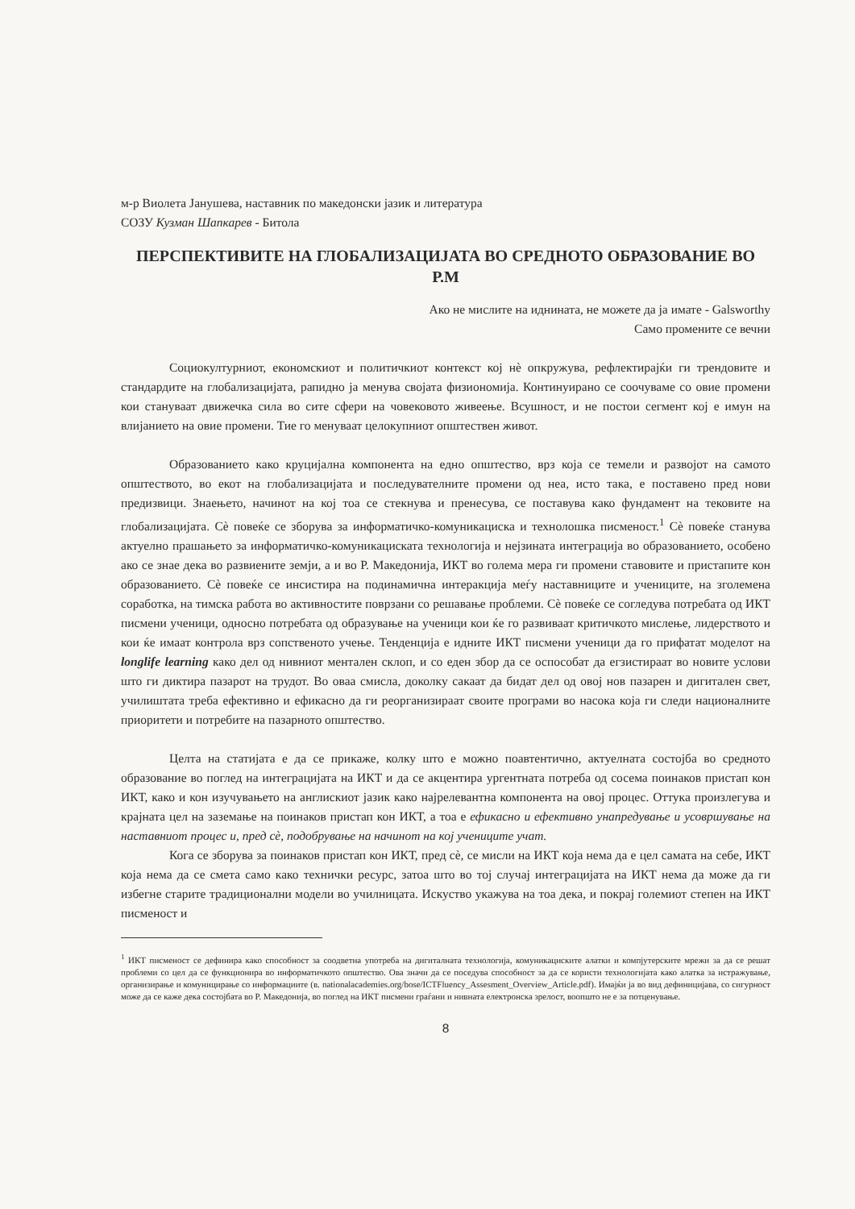м-р Виолета Јанушева, наставник по македонски јазик и литература
СОЗУ Кузман Шапкарев - Битола
ПЕРСПЕКТИВИТЕ НА ГЛОБАЛИЗАЦИЈАТА ВО СРЕДНОТО ОБРАЗОВАНИЕ ВО Р.М
Ако не мислите на иднината, не можете да ја имате - Galsworthy
Само промените се вечни
Социокултурниот, економскиот и политичкиот контекст кој нè опкружува, рефлектирајќи ги трендовите и стандардите на глобализацијата, рапидно ја менува својата физиономија. Континуирано се соочуваме со овие промени кои стануваат движечка сила во сите сфери на човековото живеење. Всушност, и не постои сегмент кој е имун на влијанието на овие промени. Тие го менуваат целокупниот општествен живот.
Образованието како круцијална компонента на едно општество, врз која се темели и развојот на самото општеството, во екот на глобализацијата и последувателните промени од неа, исто така, е поставено пред нови предизвици. Знаењето, начинот на кој тоа се стекнува и пренесува, се поставува како фундамент на тековите на глобализацијата. Сè повеќе се зборува за информатичко-комуникациска и технолошка писменост.<sup>1</sup> Сè повеќе станува актуелно прашањето за информатичко-комуникациската технологија и нејзината интеграција во образованието, особено ако се знае дека во развиените земји, а и во Р. Македонија, ИКТ во голема мера ги промени ставовите и пристапите кон образованието. Сè повеќе се инсистира на подинамична интеракција меѓу наставниците и учениците, на зголемена соработка, на тимска работа во активностите поврзани со решавање проблеми. Сè повеќе се согледува потребата од ИКТ писмени ученици, односно потребата од образување на ученици кои ќе го развиваат критичкото мислење, лидерството и кои ќе имаат контрола врз сопственото учење. Тенденција е идните ИКТ писмени ученици да го прифатат моделот на longlife learning како дел од нивниот ментален склоп, и со еден збор да се оспособат да егзистираат во новите услови што ги диктира пазарот на трудот. Во оваа смисла, доколку сакаат да бидат дел од овој нов пазарен и дигитален свет, училиштата треба ефективно и ефикасно да ги реорганизираат своите програми во насока која ги следи националните приоритети и потребите на пазарното општество.
Целта на статијата е да се прикаже, колку што е можно поавтентично, актуелната состојба во средното образование во поглед на интеграцијата на ИКТ и да се акцентира ургентната потреба од сосема поинаков пристап кон ИКТ, како и кон изучувањето на англискиот јазик како најрелевантна компонента на овој процес. Оттука произлегува и крајната цел на заземање на поинаков пристап кон ИКТ, а тоа е ефикасно и ефективно унапредување и усовршување на наставниот процес и, пред сè, подобрување на начинот на кој учениците учат.
Кога се зборува за поинаков пристап кон ИКТ, пред сè, се мисли на ИКТ која нема да е цел самата на себе, ИКТ која нема да се смета само како технички ресурс, затоа што во тој случај интеграцијата на ИКТ нема да може да ги избегне старите традиционални модели во училницата. Искуство укажува на тоа дека, и покрај големиот степен на ИКТ писменост и
<sup>1</sup> ИКТ писменост се дефинира како способност за соодветна употреба на дигиталната технологија, комуникациските алатки и компјутерските мрежи за да се решат проблеми со цел да се функционира во информатичкото општество. Ова значи да се поседува способност за да се користи технологијата како алатка за истражување, организирање и комуницирање со информациите (в. nationalacademies.org/bose/ICTFluency_Assesment_Overview_Article.pdf). Имајќи ја во вид дефиницијава, со сигурност може да се каже дека состојбата во Р. Македонија, во поглед на ИКТ писмени граѓани и нивната електронска зрелост, воопшто не е за потценување.
8